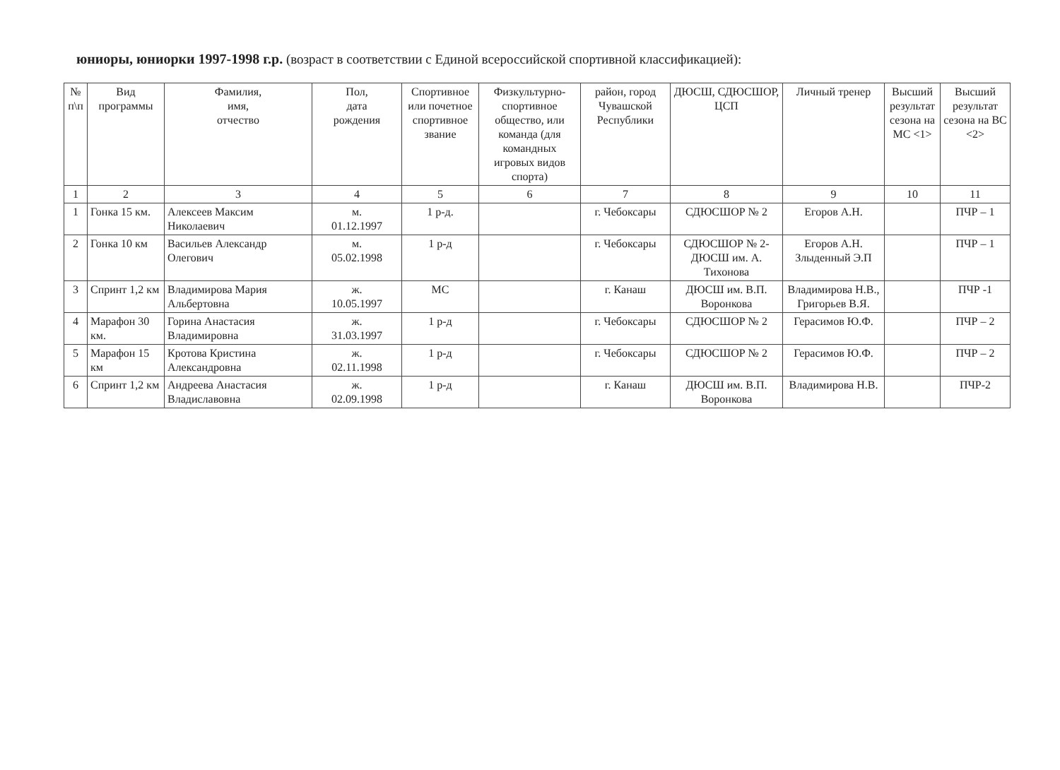юниоры, юниорки 1997-1998 г.р. (возраст в соответствии с Единой всероссийской спортивной классификацией):
| № п\п | Вид программы | Фамилия, имя, отчество | Пол, дата рождения | Спортивное или почетное спортивное звание | Физкультурно-спортивное общество, или команда (для командных игровых видов спорта) | район, город Чувашской Республики | ДЮСШ, СДЮСШОР, ЦСП | Личный тренер | Высший результат сезона на МС <1> | Высший результат сезона на ВС <2> |
| --- | --- | --- | --- | --- | --- | --- | --- | --- | --- | --- |
| 1 | 2 | 3 | 4 | 5 | 6 | 7 | 8 | 9 | 10 | 11 |
| 1 | Гонка 15 км. | Алексеев Максим Николаевич | м. 01.12.1997 | 1 р-д. | | г. Чебоксары | СДЮСШОР № 2 | Егоров А.Н. | | ПЧР – 1 |
| 2 | Гонка 10 км | Васильев Александр Олегович | м. 05.02.1998 | 1 р-д | | г. Чебоксары | СДЮСШОР № 2-ДЮСШ им. А. Тихонова | Егоров А.Н. Злыденный Э.П | | ПЧР – 1 |
| 3 | Спринт 1,2 км | Владимирова Мария Альбертовна | ж. 10.05.1997 | МС | | г. Канаш | ДЮСШ им. В.П. Воронкова | Владимирова Н.В., Григорьев В.Я. | | ПЧР -1 |
| 4 | Марафон 30 км. | Горина Анастасия Владимировна | ж. 31.03.1997 | 1 р-д | | г. Чебоксары | СДЮСШОР № 2 | Герасимов Ю.Ф. | | ПЧР – 2 |
| 5 | Марафон 15 км | Кротова Кристина Александровна | ж. 02.11.1998 | 1 р-д | | г. Чебоксары | СДЮСШОР № 2 | Герасимов Ю.Ф. | | ПЧР – 2 |
| 6 | Спринт 1,2 км | Андреева Анастасия Владиславовна | ж. 02.09.1998 | 1 р-д | | г. Канаш | ДЮСШ им. В.П. Воронкова | Владимирова Н.В. | | ПЧР-2 |